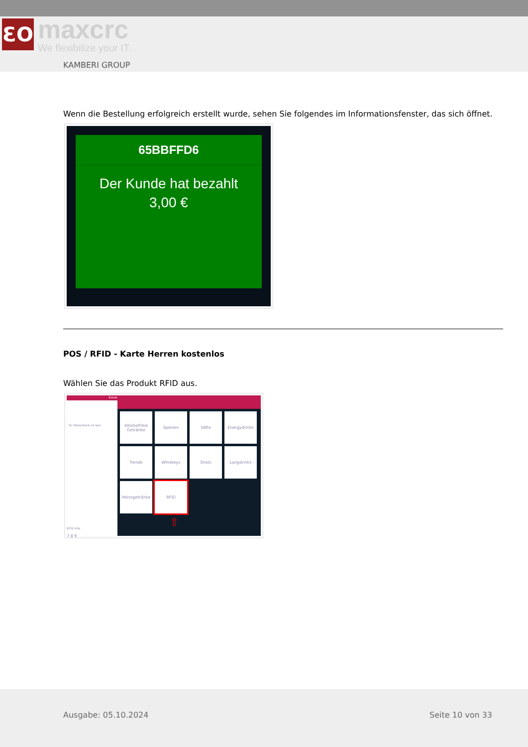ƐO maxcrc
We flexibilize your IT.
KAMBERI GROUP
Wenn die Bestellung erfolgreich erstellt wurde, sehen Sie folgendes im Informationsfenster, das sich öffnet.
65BBFFD6
Der Kunde hat bezahlt
3,00 €
POS / RFID - Karte Herren kostenlos
Wählen Sie das Produkt RFID aus.
Kasse
Ihr Warenkorb ist leer
RFID Info
7 8 9
Alkoholfreie Getränke
Speisen
Säfte
Energydrinks
Trends
Whiskeys
Shots
Longdrinks
Heissgetränke
RFID
⇧
Ausgabe: 05.10.2024 Seite 10 von 33